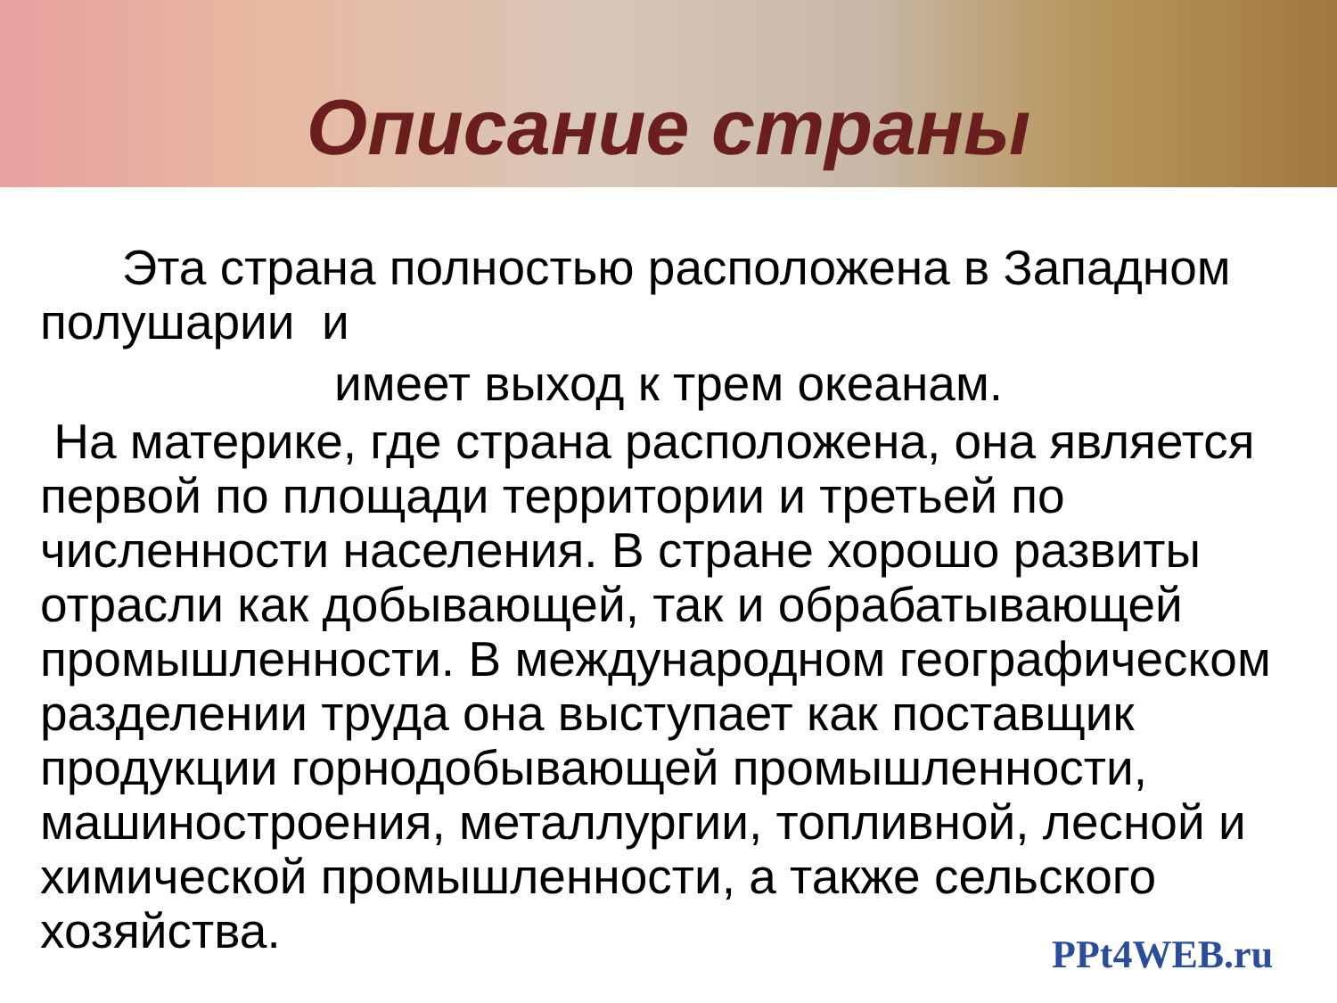Описание страны
Эта страна полностью расположена в Западном полушарии и
имеет выход к трем океанам.
На материке, где страна расположена, она является первой по площади территории и третьей по численности населения. В стране хорошо развиты отрасли как добывающей, так и обрабатывающей промышленности. В международном географическом разделении труда она выступает как поставщик продукции горнодобывающей промышленности, машиностроения, металлургии, топливной, лесной и химической промышленности, а также сельского хозяйства.
PPt4WEB.ru